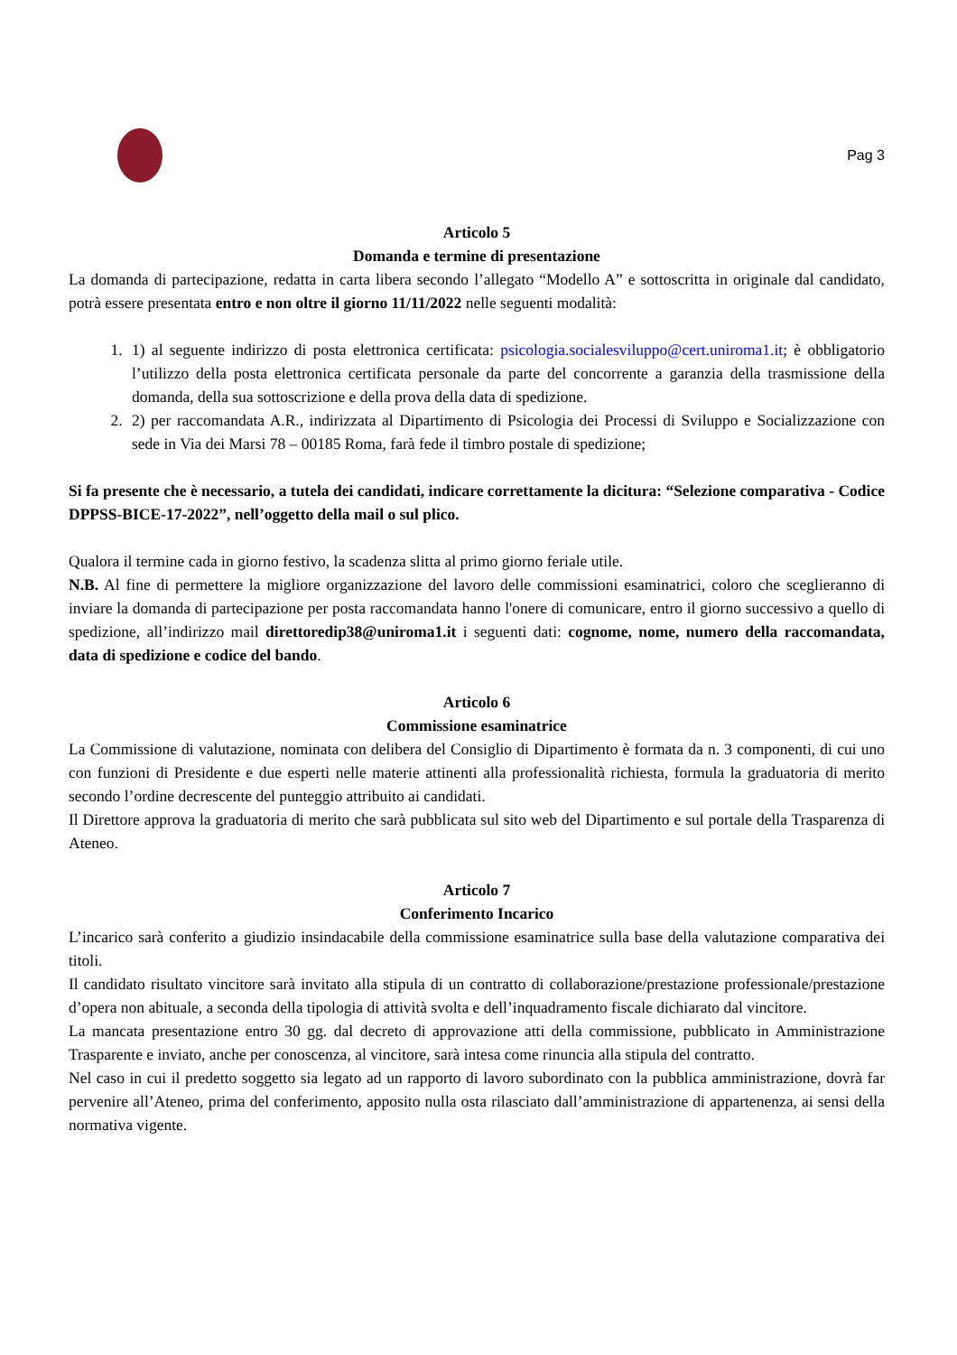Pag 3
Articolo 5
Domanda e termine di presentazione
La domanda di partecipazione, redatta in carta libera secondo l’allegato “Modello A” e sottoscritta in originale dal candidato, potrà essere presentata entro e non oltre il giorno 11/11/2022 nelle seguenti modalità:
1. 1) al seguente indirizzo di posta elettronica certificata: psicologia.socialesviluppo@cert.uniroma1.it; è obbligatorio l’utilizzo della posta elettronica certificata personale da parte del concorrente a garanzia della trasmissione della domanda, della sua sottoscrizione e della prova della data di spedizione.
2. 2) per raccomandata A.R., indirizzata al Dipartimento di Psicologia dei Processi di Sviluppo e Socializzazione con sede in Via dei Marsi 78 – 00185 Roma, farà fede il timbro postale di spedizione;
Si fa presente che è necessario, a tutela dei candidati, indicare correttamente la dicitura: “Selezione comparativa - Codice DPPSS-BICE-17-2022”, nell’oggetto della mail o sul plico.
Qualora il termine cada in giorno festivo, la scadenza slitta al primo giorno feriale utile.
N.B. Al fine di permettere la migliore organizzazione del lavoro delle commissioni esaminatrici, coloro che sceglieranno di inviare la domanda di partecipazione per posta raccomandata hanno l'onere di comunicare, entro il giorno successivo a quello di spedizione, all’indirizzo mail direttoredip38@uniroma1.it i seguenti dati: cognome, nome, numero della raccomandata, data di spedizione e codice del bando.
Articolo 6
Commissione esaminatrice
La Commissione di valutazione, nominata con delibera del Consiglio di Dipartimento è formata da n. 3 componenti, di cui uno con funzioni di Presidente e due esperti nelle materie attinenti alla professionalità richiesta, formula la graduatoria di merito secondo l’ordine decrescente del punteggio attribuito ai candidati.
Il Direttore approva la graduatoria di merito che sarà pubblicata sul sito web del Dipartimento e sul portale della Trasparenza di Ateneo.
Articolo 7
Conferimento Incarico
L’incarico sarà conferito a giudizio insindacabile della commissione esaminatrice sulla base della valutazione comparativa dei titoli.
Il candidato risultato vincitore sarà invitato alla stipula di un contratto di collaborazione/prestazione professionale/prestazione d’opera non abituale, a seconda della tipologia di attività svolta e dell’inquadramento fiscale dichiarato dal vincitore.
La mancata presentazione entro 30 gg. dal decreto di approvazione atti della commissione, pubblicato in Amministrazione Trasparente e inviato, anche per conoscenza, al vincitore, sarà intesa come rinuncia alla stipula del contratto.
Nel caso in cui il predetto soggetto sia legato ad un rapporto di lavoro subordinato con la pubblica amministrazione, dovrà far pervenire all’Ateneo, prima del conferimento, apposito nulla osta rilasciato dall’amministrazione di appartenenza, ai sensi della normativa vigente.